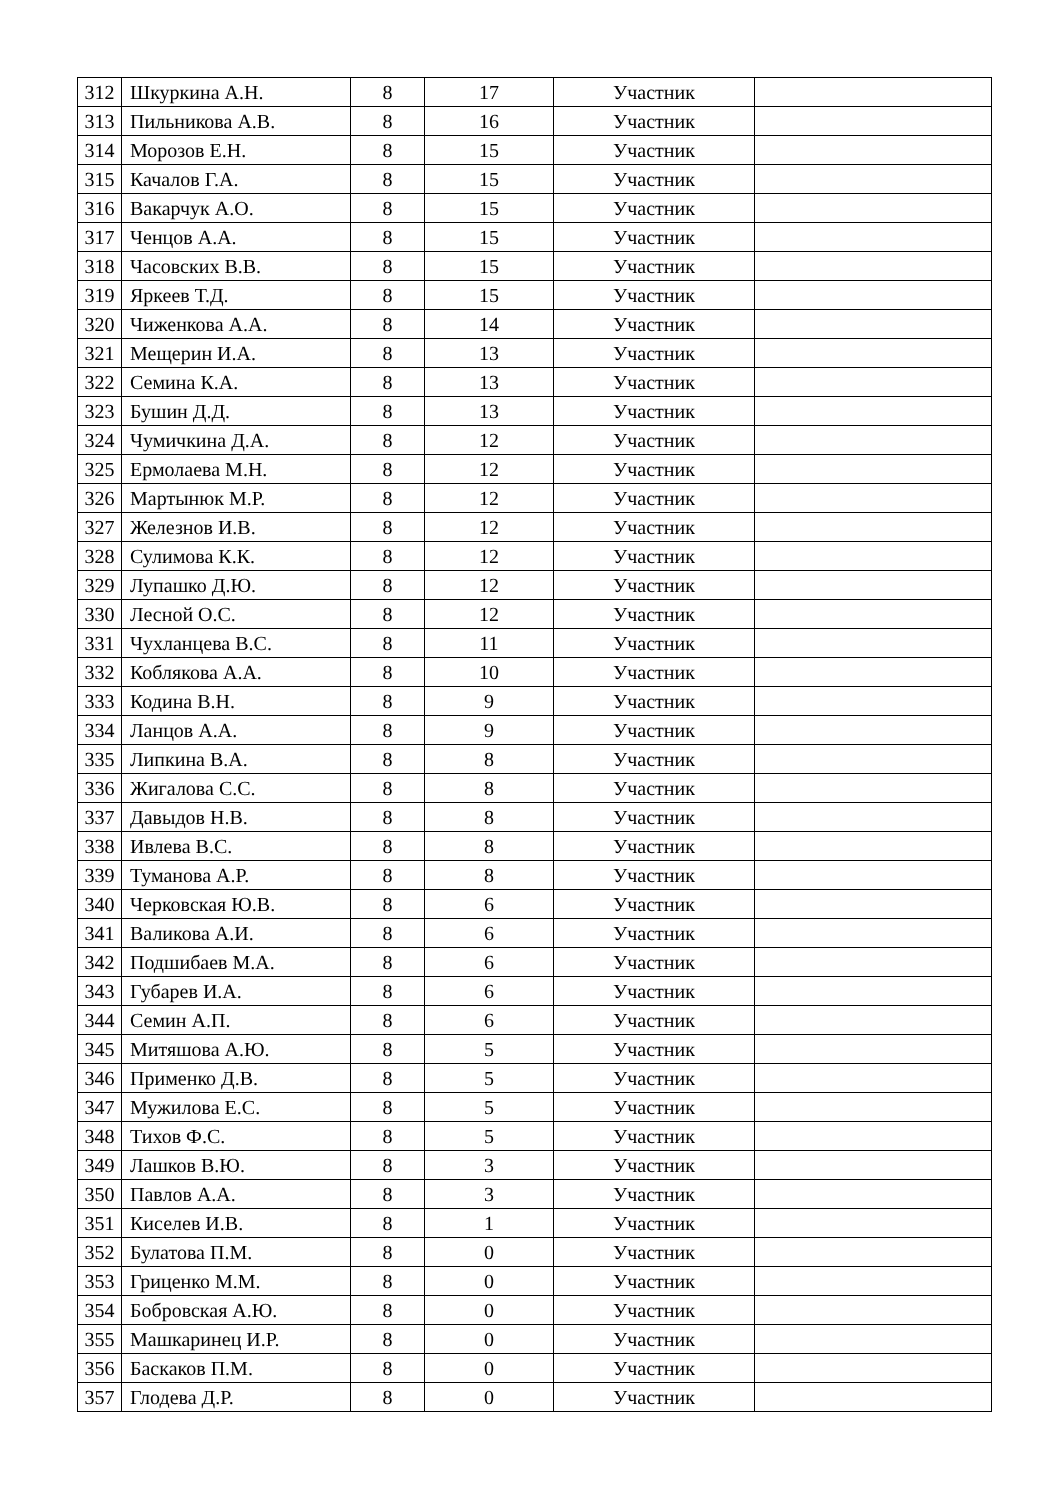| 312 | Шкуркина А.Н. | 8 | 17 | Участник | |
| 313 | Пильникова А.В. | 8 | 16 | Участник | |
| 314 | Морозов Е.Н. | 8 | 15 | Участник | |
| 315 | Качалов Г.А. | 8 | 15 | Участник | |
| 316 | Вакарчук А.О. | 8 | 15 | Участник | |
| 317 | Ченцов А.А. | 8 | 15 | Участник | |
| 318 | Часовских В.В. | 8 | 15 | Участник | |
| 319 | Яркеев Т.Д. | 8 | 15 | Участник | |
| 320 | Чиженкова А.А. | 8 | 14 | Участник | |
| 321 | Мещерин И.А. | 8 | 13 | Участник | |
| 322 | Семина К.А. | 8 | 13 | Участник | |
| 323 | Бушин Д.Д. | 8 | 13 | Участник | |
| 324 | Чумичкина Д.А. | 8 | 12 | Участник | |
| 325 | Ермолаева М.Н. | 8 | 12 | Участник | |
| 326 | Мартынюк М.Р. | 8 | 12 | Участник | |
| 327 | Железнов И.В. | 8 | 12 | Участник | |
| 328 | Сулимова К.К. | 8 | 12 | Участник | |
| 329 | Лупашко Д.Ю. | 8 | 12 | Участник | |
| 330 | Лесной О.С. | 8 | 12 | Участник | |
| 331 | Чухланцева В.С. | 8 | 11 | Участник | |
| 332 | Коблякова А.А. | 8 | 10 | Участник | |
| 333 | Кодина В.Н. | 8 | 9 | Участник | |
| 334 | Ланцов А.А. | 8 | 9 | Участник | |
| 335 | Липкина В.А. | 8 | 8 | Участник | |
| 336 | Жигалова С.С. | 8 | 8 | Участник | |
| 337 | Давыдов Н.В. | 8 | 8 | Участник | |
| 338 | Ивлева В.С. | 8 | 8 | Участник | |
| 339 | Туманова А.Р. | 8 | 8 | Участник | |
| 340 | Черковская Ю.В. | 8 | 6 | Участник | |
| 341 | Валикова А.И. | 8 | 6 | Участник | |
| 342 | Подшибаев М.А. | 8 | 6 | Участник | |
| 343 | Губарев И.А. | 8 | 6 | Участник | |
| 344 | Семин А.П. | 8 | 6 | Участник | |
| 345 | Митяшова А.Ю. | 8 | 5 | Участник | |
| 346 | Применко Д.В. | 8 | 5 | Участник | |
| 347 | Мужилова Е.С. | 8 | 5 | Участник | |
| 348 | Тихов Ф.С. | 8 | 5 | Участник | |
| 349 | Лашков В.Ю. | 8 | 3 | Участник | |
| 350 | Павлов А.А. | 8 | 3 | Участник | |
| 351 | Киселев И.В. | 8 | 1 | Участник | |
| 352 | Булатова П.М. | 8 | 0 | Участник | |
| 353 | Гриценко М.М. | 8 | 0 | Участник | |
| 354 | Бобровская А.Ю. | 8 | 0 | Участник | |
| 355 | Машкаринец И.Р. | 8 | 0 | Участник | |
| 356 | Баскаков П.М. | 8 | 0 | Участник | |
| 357 | Глодева Д.Р. | 8 | 0 | Участник | |